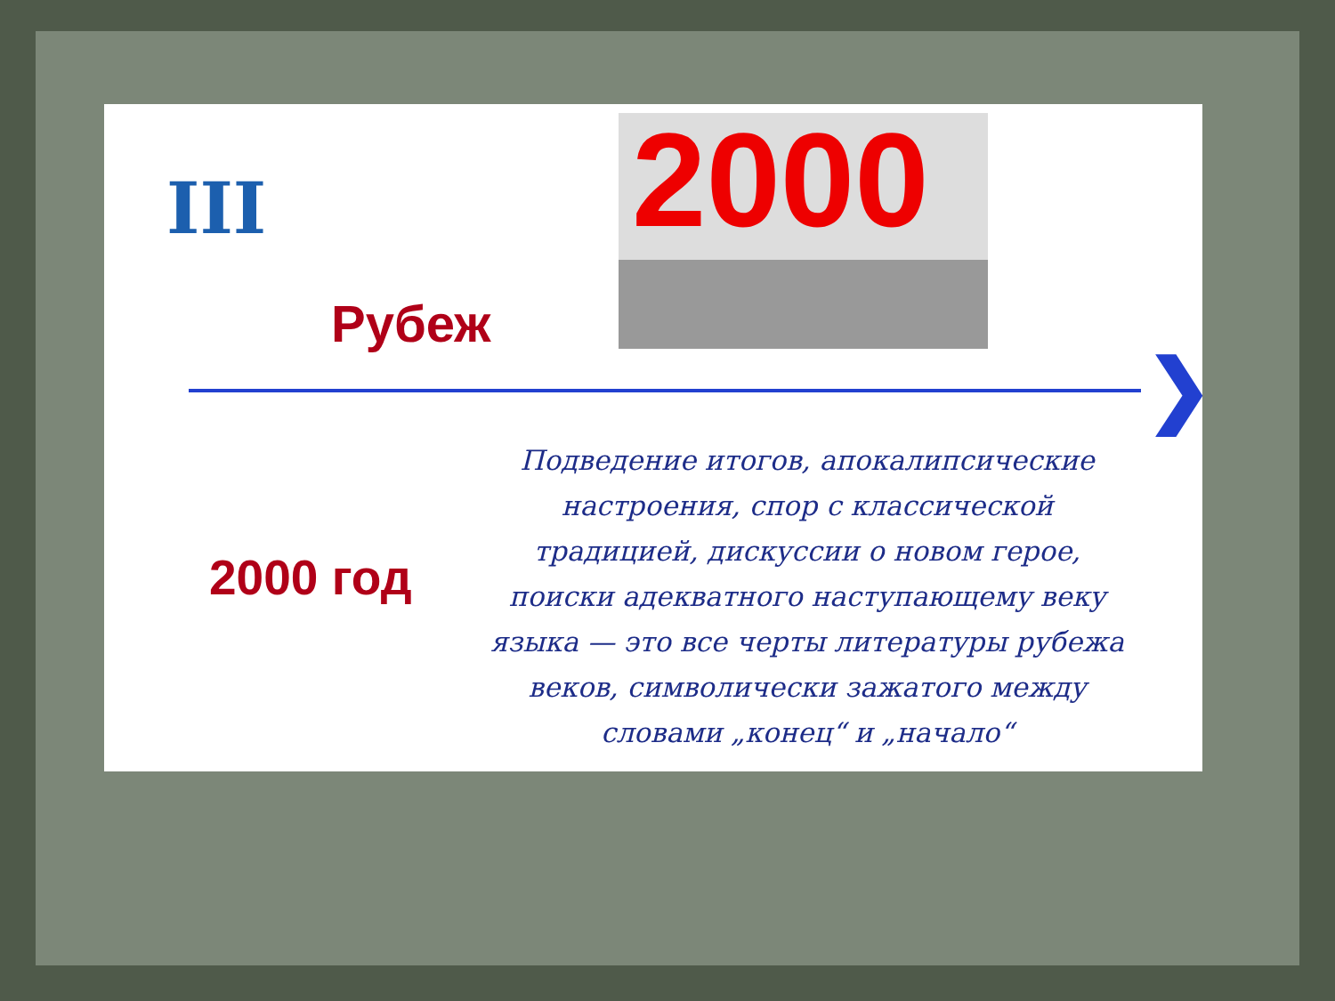III
2000
Рубеж
❯
2000 год
Подведение итогов, апокалипсические настроения, спор с классической традицией, дискуссии о новом герое, поиски адекватного наступающему веку языка — это все черты литературы рубежа веков, символически зажатого между словами „конец“ и „начало“